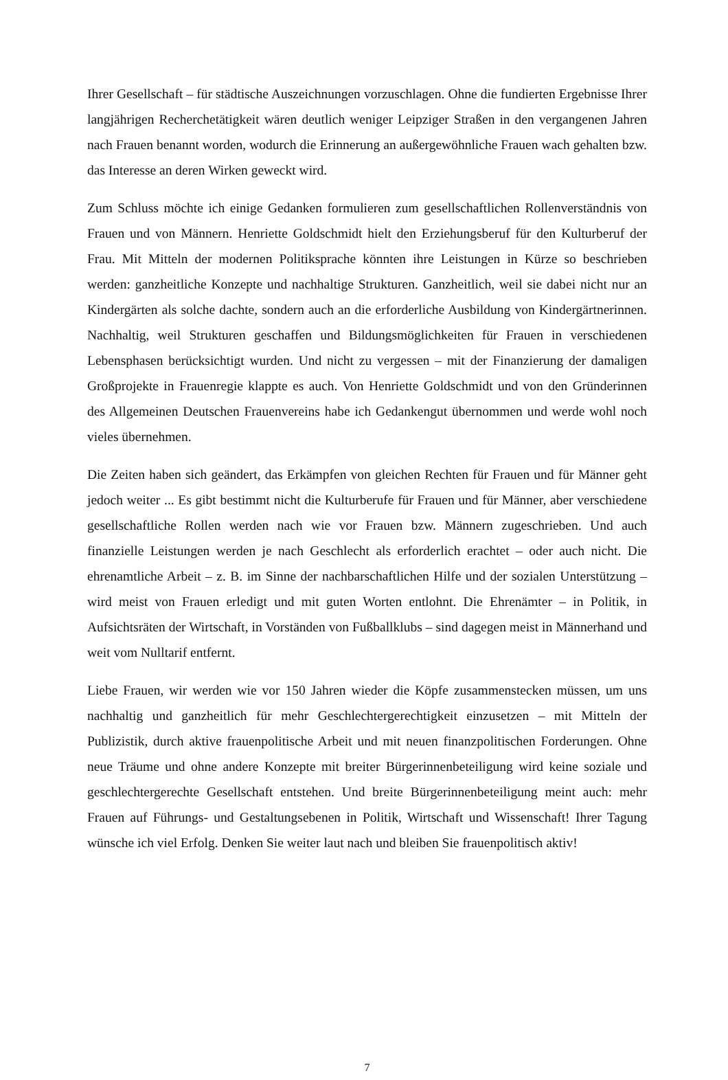Ihrer Gesellschaft – für städtische Auszeichnungen vorzuschlagen. Ohne die fundierten Er­gebnisse Ihrer langjährigen Recherchetätigkeit wären deutlich weniger Leipziger Straßen in den vergangenen Jahren nach Frauen benannt worden, wodurch die Erinnerung an außer­gewöhnliche Frauen wach gehalten bzw. das Interesse an deren Wirken geweckt wird.
Zum Schluss möchte ich einige Gedanken formulieren zum gesellschaftlichen Rollenver­ständnis von Frauen und von Männern. Henriette Goldschmidt hielt den Erziehungsberuf für den Kulturberuf der Frau. Mit Mitteln der modernen Politiksprache könnten ihre Leistungen in Kürze so beschrieben werden: ganzheitliche Konzepte und nachhaltige Strukturen. Ganzheitlich, weil sie dabei nicht nur an Kindergärten als solche dachte, sondern auch an die erforderliche Ausbildung von Kindergärtnerinnen. Nachhaltig, weil Strukturen geschaffen und Bildungsmöglichkeiten für Frauen in verschiedenen Lebensphasen berücksichtigt wurden. Und nicht zu vergessen – mit der Finanzierung der damaligen Großprojekte in Frauenregie klappte es auch. Von Henriette Goldschmidt und von den Gründerinnen des Allgemeinen Deutschen Frauenvereins habe ich Gedankengut übernommen und werde wohl noch vieles übernehmen.
Die Zeiten haben sich geändert, das Erkämpfen von gleichen Rechten für Frauen und für Männer geht jedoch weiter ... Es gibt bestimmt nicht die Kulturberufe für Frauen und für Männer, aber verschiedene gesellschaftliche Rollen werden nach wie vor Frauen bzw. Män­nern zugeschrieben. Und auch finanzielle Leistungen werden je nach Geschlecht als erforder­lich erachtet – oder auch nicht. Die ehrenamtliche Arbeit – z. B. im Sinne der nachbarschaftli­chen Hilfe und der sozialen Unterstützung – wird meist von Frauen erledigt und mit guten Worten entlohnt. Die Ehrenämter – in Politik, in Aufsichtsräten der Wirtschaft, in Vorständen von Fußballklubs – sind dagegen meist in Männerhand und weit vom Nulltarif entfernt.
Liebe Frauen, wir werden wie vor 150 Jahren wieder die Köpfe zusammenstecken müssen, um uns nachhaltig und ganzheitlich für mehr Geschlechtergerechtigkeit einzusetzen – mit Mitteln der Publizistik, durch aktive frauenpolitische Arbeit und mit neuen finanzpolitischen Forderungen. Ohne neue Träume und ohne andere Konzepte mit breiter Bürgerinnenbeteili­gung wird keine soziale und geschlechtergerechte Gesellschaft entstehen. Und breite Bürge­rinnenbeteiligung meint auch: mehr Frauen auf Führungs- und Gestaltungsebenen in Politik, Wirtschaft und Wissenschaft! Ihrer Tagung wünsche ich viel Erfolg. Denken Sie weiter laut nach und bleiben Sie frauenpolitisch aktiv!
7